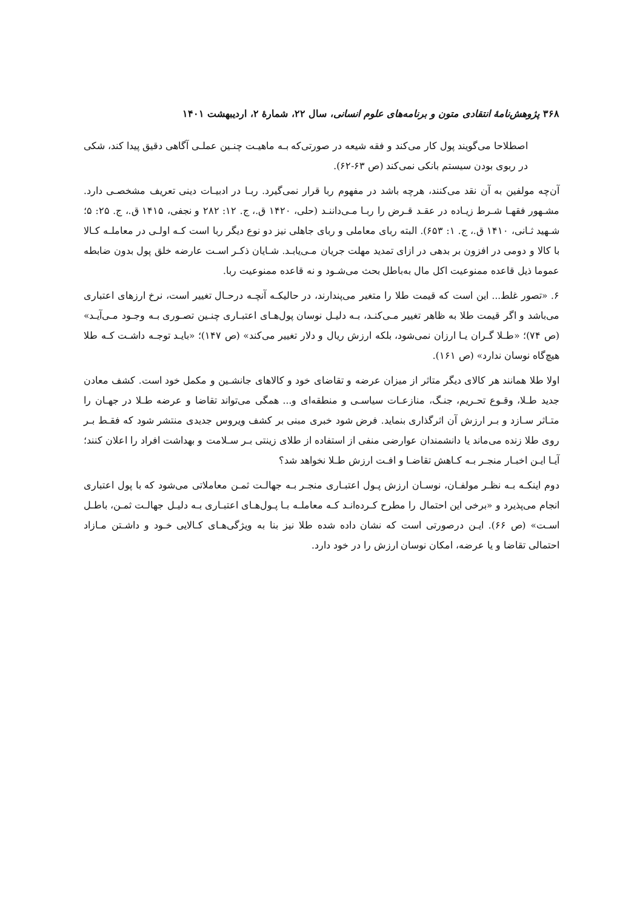۳۶۸ پژوهش‌نامهٔ انتقادی متون و برنامه‌های علوم انسانی، سال ۲۲، شمارهٔ ۲، اردیبهشت ۱۴۰۱
اصطلاحا می‌گویند پول کار می‌کند و فقه شیعه در صورتی‌که بـه ماهیـت چنـین عملـی آگاهی دقیق پیدا کند، شکی در ربوی بودن سیستم بانکی نمی‌کند (ص ۶۳-۶۲).
آن‌چه مولفین به آن نقد می‌کنند، هرچه باشد در مفهوم ربا قرار نمی‌گیرد. ربـا در ادبیـات دینی تعریف مشخصـی دارد. مشـهور فقهـا شـرط زیـاده در عقـد قـرض را ربـا مـی‌داننـد (حلی، ۱۴۲۰ ق.، ج. ۱۲: ۲۸۲ و نجفی، ۱۴۱۵ ق.، ج. ۲۵: ۵؛ شـهید ثـانی، ۱۴۱۰ ق.، ج. ۱: ۶۵۳). البته ربای معاملی و ربای جاهلی نیز دو نوع دیگر ربا است کـه اولـی در معاملـه کـالا با کالا و دومی در افزون بر بدهی در ازای تمدید مهلت جریان مـی‌یابـد. شـایان ذکـر اسـت عارضه خلق پول بدون ضابطه عموما ذیل قاعده ممنوعیت اکل مال به‌باطل بحث می‌شـود و نه قاعده ممنوعیت ربا.
۶. «تصور غلط... این است که قیمت طلا را متغیر می‌پندارند، در حالیکـه آنچـه درحـال تغییر است، نرخ ارزهای اعتباری می‌باشد و اگر قیمت طلا به ظاهر تغییر مـی‌کنـد، بـه دلیـل نوسان پول‌هـای اعتبـاری چنـین تصـوری بـه وجـود مـی‌آیـد» (ص ۷۴)؛ «طـلا گـران یـا ارزان نمی‌شود، بلکه ارزش ریال و دلار تغییر می‌کند» (ص ۱۴۷)؛ «بایـد توجـه داشـت کـه طلا هیچ‌گاه نوسان ندارد» (ص ۱۶۱).
اولا طلا همانند هر کالای دیگر متاثر از میزان عرضه و تقاضای خود و کالاهای جانشـین و مکمل خود است. کشف معادن جدید طـلا، وقـوع تحـریم، جنـگ، منازعـات سیاسـی و منطقه‌ای و... همگی می‌تواند تقاضا و عرضه طـلا در جهـان را متـاثر سـازد و بـر ارزش آن اثرگذاری بنماید. فرض شود خبری مبنی بر کشف ویروس جدیدی منتشر شود که فقـط بـر روی طلا زنده می‌ماند یا دانشمندان عوارضی منفی از استفاده از طلای زینتی بـر سـلامت و بهداشت افراد را اعلان کنند؛ آیـا ایـن اخبـار منجـر بـه کـاهش تقاضـا و افـت ارزش طـلا نخواهد شد؟
دوم اینکـه بـه نظـر مولفـان، نوسـان ارزش پـول اعتبـاری منجـر بـه جهالـت ثمـن معاملاتی می‌شود که با پول اعتباری انجام می‌پذیرد و «برخی این احتمال را مطرح کـرده‌انـد کـه معاملـه بـا پـول‌هـای اعتبـاری بـه دلیـل جهالـت ثمـن، باطـل اسـت» (ص ۶۶). ایـن درصورتی است که نشان داده شده طلا نیز بنا به ویژگی‌هـای کـالایی خـود و داشـتن مـازاد احتمالی تقاضا و یا عرضه، امکان نوسان ارزش را در خود دارد.